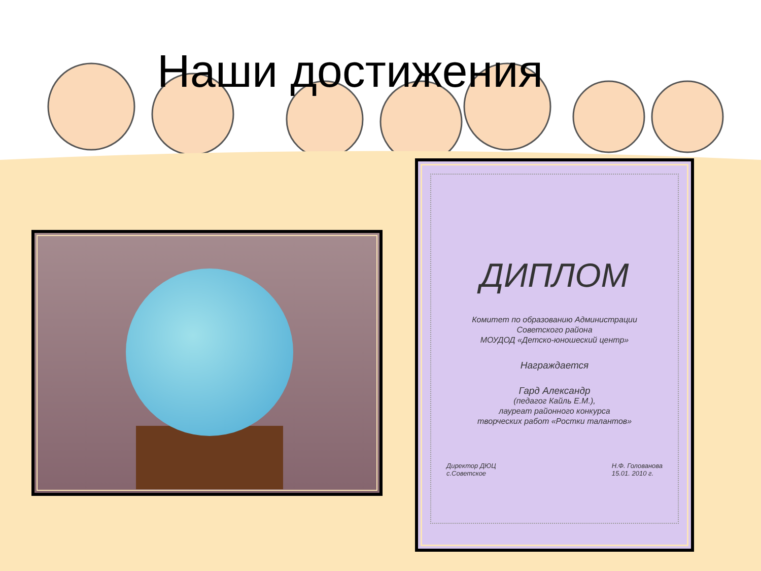Наши достижения
ДИПЛОМ
Комитет по образованию Администрации
Советского района
МОУДОД «Детско-юношеский центр»
Награждается
Гард Александр
(педагог Кайль Е.М.),
лауреат районного конкурса
творческих работ «Ростки талантов»
Директор ДЮЦ
с.Советское Н.Ф. Голованова
15.01. 2010 г.